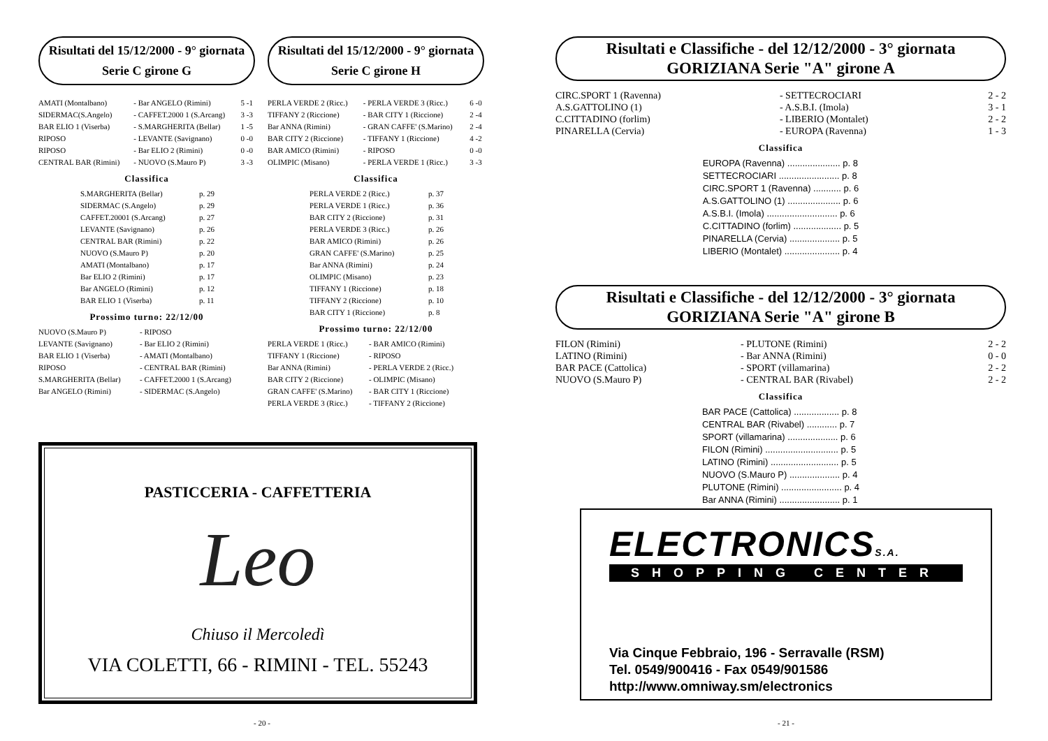Risultati del 15/12/2000 - 9° giornata
Serie C girone G
| AMATI (Montalbano) | - Bar ANGELO (Rimini) | 5 -1 |
| SIDERMAC(S.Angelo) | - CAFFET.2000 1 (S.Arcang) | 3 -3 |
| BAR ELIO 1 (Viserba) | - S.MARGHERITA (Bellar) | 1 -5 |
| RIPOSO | - LEVANTE (Savignano) | 0 -0 |
| RIPOSO | - Bar ELIO 2 (Rimini) | 0 -0 |
| CENTRAL BAR (Rimini) | - NUOVO (S.Mauro P) | 3 -3 |
Classifica
| S.MARGHERITA (Bellar) | p. 29 |
| SIDERMAC (S.Angelo) | p. 29 |
| CAFFET.20001 (S.Arcang) | p. 27 |
| LEVANTE (Savignano) | p. 26 |
| CENTRAL BAR (Rimini) | p. 22 |
| NUOVO (S.Mauro P) | p. 20 |
| AMATI (Montalbano) | p. 17 |
| Bar ELIO 2 (Rimini) | p. 17 |
| Bar ANGELO (Rimini) | p. 12 |
| BAR ELIO 1 (Viserba) | p. 11 |
Prossimo turno: 22/12/00
| NUOVO (S.Mauro P) | - RIPOSO |
| LEVANTE (Savignano) | - Bar ELIO 2 (Rimini) |
| BAR ELIO 1 (Viserba) | - AMATI (Montalbano) |
| RIPOSO | - CENTRAL BAR (Rimini) |
| S.MARGHERITA (Bellar) | - CAFFET.2000 1 (S.Arcang) |
| Bar ANGELO (Rimini) | - SIDERMAC (S.Angelo) |
Risultati del 15/12/2000 - 9° giornata
Serie C girone H
| PERLA VERDE 2 (Ricc.) | - PERLA VERDE 3 (Ricc.) | 6 -0 |
| TIFFANY 2 (Riccione) | - BAR CITY 1 (Riccione) | 2 -4 |
| Bar ANNA (Rimini) | - GRAN CAFFE' (S.Marino) | 2 -4 |
| BAR CITY 2 (Riccione) | - TIFFANY 1 (Riccione) | 4 -2 |
| BAR AMICO (Rimini) | - RIPOSO | 0 -0 |
| OLIMPIC (Misano) | - PERLA VERDE 1 (Ricc.) | 3 -3 |
Classifica
| PERLA VERDE 2 (Ricc.) | p. 37 |
| PERLA VERDE 1 (Ricc.) | p. 36 |
| BAR CITY 2 (Riccione) | p. 31 |
| PERLA VERDE 3 (Ricc.) | p. 26 |
| BAR AMICO (Rimini) | p. 26 |
| GRAN CAFFE' (S.Marino) | p. 25 |
| Bar ANNA (Rimini) | p. 24 |
| OLIMPIC (Misano) | p. 23 |
| TIFFANY 1 (Riccione) | p. 18 |
| TIFFANY 2 (Riccione) | p. 10 |
| BAR CITY 1 (Riccione) | p. 8 |
Prossimo turno: 22/12/00
| PERLA VERDE 1 (Ricc.) | - BAR AMICO (Rimini) |
| TIFFANY 1 (Riccione) | - RIPOSO |
| Bar ANNA (Rimini) | - PERLA VERDE 2 (Ricc.) |
| BAR CITY 2 (Riccione) | - OLIMPIC (Misano) |
| GRAN CAFFE' (S.Marino) | - BAR CITY 1 (Riccione) |
| PERLA VERDE 3 (Ricc.) | - TIFFANY 2 (Riccione) |
PASTICCERIA - CAFFETTERIA
Leo
Chiuso il Mercoledì
VIA COLETTI, 66 - RIMINI - TEL. 55243
- 20 -
Risultati e Classifiche - del 12/12/2000 - 3° giornata
GORIZIANA Serie "A" girone A
| CIRC.SPORT 1 (Ravenna) | - SETTECROCIARI | 2 - 2 |
| A.S.GATTOLINO (1) | - A.S.B.I. (Imola) | 3 - 1 |
| C.CITTADINO (forlim) | - LIBERIO (Montalet) | 2 - 2 |
| PINARELLA (Cervia) | - EUROPA (Ravenna) | 1 - 3 |
Classifica
| EUROPA (Ravenna) ..................... p. 8 |
| SETTECROCIARI ........................ p. 8 |
| CIRC.SPORT 1 (Ravenna) ........... p. 6 |
| A.S.GATTOLINO (1) ..................... p. 6 |
| A.S.B.I. (Imola) ............................ p. 6 |
| C.CITTADINO (forlim) ................... p. 5 |
| PINARELLA (Cervia) .................... p. 5 |
| LIBERIO (Montalet) ...................... p. 4 |
Risultati e Classifiche - del 12/12/2000 - 3° giornata
GORIZIANA Serie "A" girone B
| FILON (Rimini) | - PLUTONE (Rimini) | 2 - 2 |
| LATINO (Rimini) | - Bar ANNA (Rimini) | 0 - 0 |
| BAR PACE (Cattolica) | - SPORT (villamarina) | 2 - 2 |
| NUOVO (S.Mauro P) | - CENTRAL BAR (Rivabel) | 2 - 2 |
Classifica
| BAR PACE (Cattolica) .................. p. 8 |
| CENTRAL BAR (Rivabel) ............ p. 7 |
| SPORT (villamarina) .................... p. 6 |
| FILON (Rimini) ............................. p. 5 |
| LATINO (Rimini) ........................... p. 5 |
| NUOVO (S.Mauro P) .................... p. 4 |
| PLUTONE (Rimini) ........................ p. 4 |
| Bar ANNA (Rimini) ........................ p. 1 |
ELECTRONICSS.A.
SHOPPING CENTER
Via Cinque Febbraio, 196 - Serravalle (RSM)
Tel. 0549/900416 - Fax 0549/901586
http://www.omniway.sm/electronics
- 21 -